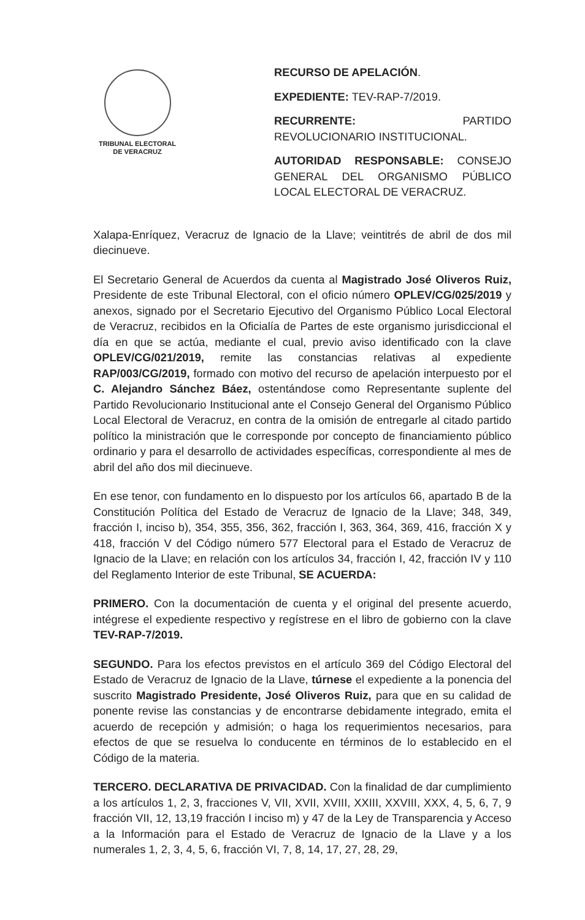TRIBUNAL ELECTORAL
DE VERACRUZ
RECURSO DE APELACIÓN.
EXPEDIENTE: TEV-RAP-7/2019.
RECURRENTE: PARTIDO REVOLUCIONARIO INSTITUCIONAL.
AUTORIDAD RESPONSABLE: CONSEJO GENERAL DEL ORGANISMO PÚBLICO LOCAL ELECTORAL DE VERACRUZ.
Xalapa-Enríquez, Veracruz de Ignacio de la Llave; veintitrés de abril de dos mil diecinueve.
El Secretario General de Acuerdos da cuenta al Magistrado José Oliveros Ruiz, Presidente de este Tribunal Electoral, con el oficio número OPLEV/CG/025/2019 y anexos, signado por el Secretario Ejecutivo del Organismo Público Local Electoral de Veracruz, recibidos en la Oficialía de Partes de este organismo jurisdiccional el día en que se actúa, mediante el cual, previo aviso identificado con la clave OPLEV/CG/021/2019, remite las constancias relativas al expediente RAP/003/CG/2019, formado con motivo del recurso de apelación interpuesto por el C. Alejandro Sánchez Báez, ostentándose como Representante suplente del Partido Revolucionario Institucional ante el Consejo General del Organismo Público Local Electoral de Veracruz, en contra de la omisión de entregarle al citado partido político la ministración que le corresponde por concepto de financiamiento público ordinario y para el desarrollo de actividades específicas, correspondiente al mes de abril del año dos mil diecinueve.
En ese tenor, con fundamento en lo dispuesto por los artículos 66, apartado B de la Constitución Política del Estado de Veracruz de Ignacio de la Llave; 348, 349, fracción I, inciso b), 354, 355, 356, 362, fracción I, 363, 364, 369, 416, fracción X y 418, fracción V del Código número 577 Electoral para el Estado de Veracruz de Ignacio de la Llave; en relación con los artículos 34, fracción I, 42, fracción IV y 110 del Reglamento Interior de este Tribunal, SE ACUERDA:
PRIMERO. Con la documentación de cuenta y el original del presente acuerdo, intégrese el expediente respectivo y regístrese en el libro de gobierno con la clave TEV-RAP-7/2019.
SEGUNDO. Para los efectos previstos en el artículo 369 del Código Electoral del Estado de Veracruz de Ignacio de la Llave, túrnese el expediente a la ponencia del suscrito Magistrado Presidente, José Oliveros Ruiz, para que en su calidad de ponente revise las constancias y de encontrarse debidamente integrado, emita el acuerdo de recepción y admisión; o haga los requerimientos necesarios, para efectos de que se resuelva lo conducente en términos de lo establecido en el Código de la materia.
TERCERO. DECLARATIVA DE PRIVACIDAD. Con la finalidad de dar cumplimiento a los artículos 1, 2, 3, fracciones V, VII, XVII, XVIII, XXIII, XXVIII, XXX, 4, 5, 6, 7, 9 fracción VII, 12, 13,19 fracción I inciso m) y 47 de la Ley de Transparencia y Acceso a la Información para el Estado de Veracruz de Ignacio de la Llave y a los numerales 1, 2, 3, 4, 5, 6, fracción VI, 7, 8, 14, 17, 27, 28, 29,